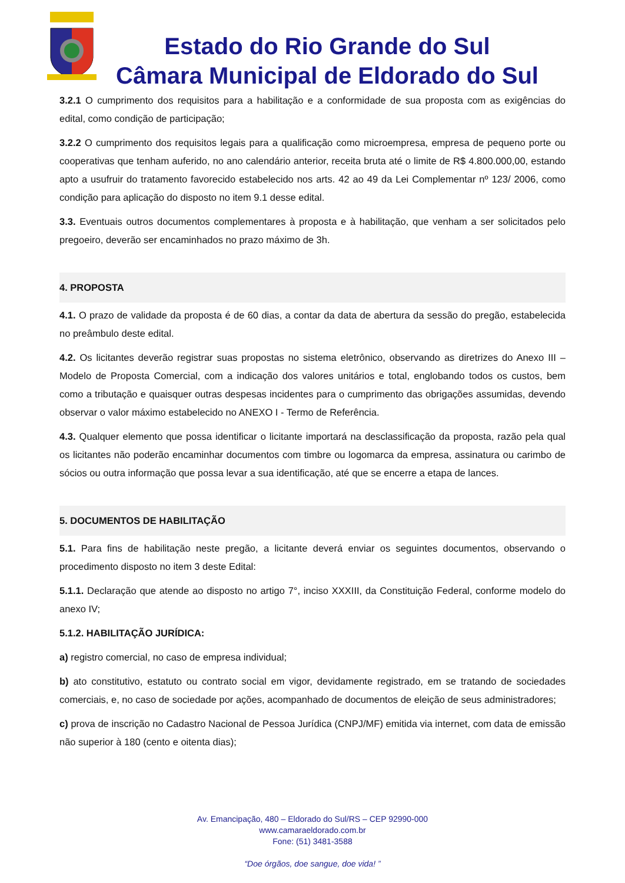Estado do Rio Grande do Sul
Câmara Municipal de Eldorado do Sul
3.2.1 O cumprimento dos requisitos para a habilitação e a conformidade de sua proposta com as exigências do edital, como condição de participação;
3.2.2 O cumprimento dos requisitos legais para a qualificação como microempresa, empresa de pequeno porte ou cooperativas que tenham auferido, no ano calendário anterior, receita bruta até o limite de R$ 4.800.000,00, estando apto a usufruir do tratamento favorecido estabelecido nos arts. 42 ao 49 da Lei Complementar nº 123/ 2006, como condição para aplicação do disposto no item 9.1 desse edital.
3.3. Eventuais outros documentos complementares à proposta e à habilitação, que venham a ser solicitados pelo pregoeiro, deverão ser encaminhados no prazo máximo de 3h.
4. PROPOSTA
4.1. O prazo de validade da proposta é de 60 dias, a contar da data de abertura da sessão do pregão, estabelecida no preâmbulo deste edital.
4.2. Os licitantes deverão registrar suas propostas no sistema eletrônico, observando as diretrizes do Anexo III – Modelo de Proposta Comercial, com a indicação dos valores unitários e total, englobando todos os custos, bem como a tributação e quaisquer outras despesas incidentes para o cumprimento das obrigações assumidas, devendo observar o valor máximo estabelecido no ANEXO I - Termo de Referência.
4.3. Qualquer elemento que possa identificar o licitante importará na desclassificação da proposta, razão pela qual os licitantes não poderão encaminhar documentos com timbre ou logomarca da empresa, assinatura ou carimbo de sócios ou outra informação que possa levar a sua identificação, até que se encerre a etapa de lances.
5. DOCUMENTOS DE HABILITAÇÃO
5.1. Para fins de habilitação neste pregão, a licitante deverá enviar os seguintes documentos, observando o procedimento disposto no item 3 deste Edital:
5.1.1. Declaração que atende ao disposto no artigo 7°, inciso XXXIII, da Constituição Federal, conforme modelo do anexo IV;
5.1.2. HABILITAÇÃO JURÍDICA:
a) registro comercial, no caso de empresa individual;
b) ato constitutivo, estatuto ou contrato social em vigor, devidamente registrado, em se tratando de sociedades comerciais, e, no caso de sociedade por ações, acompanhado de documentos de eleição de seus administradores;
c) prova de inscrição no Cadastro Nacional de Pessoa Jurídica (CNPJ/MF) emitida via internet, com data de emissão não superior à 180 (cento e oitenta dias);
Av. Emancipação, 480 – Eldorado do Sul/RS – CEP 92990-000
www.camaraeldorado.com.br
Fone: (51) 3481-3588
“Doe órgãos, doe sangue, doe vida! ”